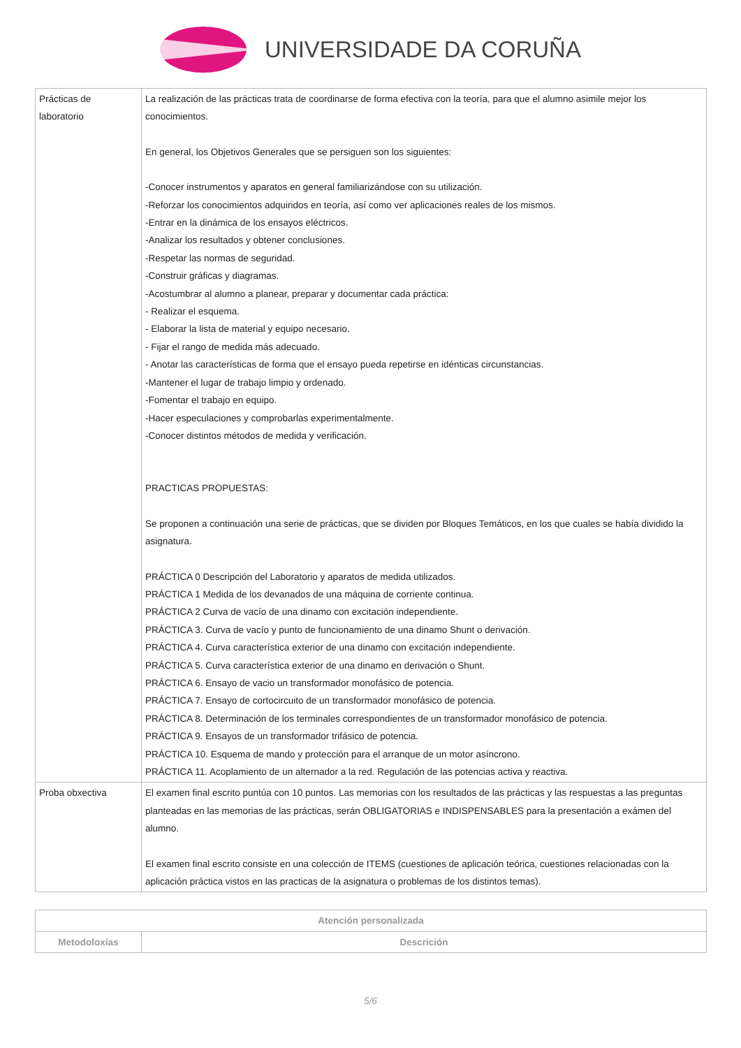UNIVERSIDADE DA CORUÑA
| Prácticas de laboratorio | La realización de las prácticas trata de coordinarse de forma efectiva con la teoría, para que el alumno asimile mejor los conocimientos. En general, los Objetivos Generales que se persiguen son los siguientes: -Conocer instrumentos y aparatos en general familiarizándose con su utilización. -Reforzar los conocimientos adquiridos en teoría, así como ver aplicaciones reales de los mismos. -Entrar en la dinámica de los ensayos eléctricos. -Analizar los resultados y obtener conclusiones. -Respetar las normas de seguridad. -Construir gráficas y diagramas. -Acostumbrar al alumno a planear, preparar y documentar cada práctica: - Realizar el esquema. - Elaborar la lista de material y equipo necesario. - Fijar el rango de medida más adecuado. - Anotar las características de forma que el ensayo pueda repetirse en idénticas circunstancias. -Mantener el lugar de trabajo limpio y ordenado. -Fomentar el trabajo en equipo. -Hacer especulaciones y comprobarlas experimentalmente. -Conocer distintos métodos de medida y verificación. PRACTICAS PROPUESTAS: Se proponen a continuación una serie de prácticas, que se dividen por Bloques Temáticos, en los que cuales se había dividido la asignatura. PRÁCTICA 0 Descripción del Laboratorio y aparatos de medida utilizados. PRÁCTICA 1 Medida de los devanados de una máquina de corriente continua. PRÁCTICA 2 Curva de vacío de una dinamo con excitación independiente. PRÁCTICA 3. Curva de vacío y punto de funcionamiento de una dinamo Shunt o derivación. PRÁCTICA 4. Curva característica exterior de una dinamo con excitación independiente. PRÁCTICA 5. Curva característica exterior de una dinamo en derivación o Shunt. PRÁCTICA 6. Ensayo de vacio un transformador monofásico de potencia. PRÁCTICA 7. Ensayo de cortocircuito de un transformador monofásico de potencia. PRÁCTICA 8. Determinación de los terminales correspondientes de un transformador monofásico de potencia. PRÁCTICA 9. Ensayos de un transformador trifásico de potencia. PRÁCTICA 10. Esquema de mando y protección para el arranque de un motor asíncrono. PRÁCTICA 11. Acoplamiento de un alternador a la red. Regulación de las potencias activa y reactiva. |
| Proba obxectiva | El examen final escrito puntúa con 10 puntos. Las memorias con los resultados de las prácticas y las respuestas a las preguntas planteadas en las memorias de las prácticas, serán OBLIGATORIAS e INDISPENSABLES para la presentación a exámen del alumno. El examen final escrito consiste en una colección de ITEMS (cuestiones de aplicación teórica, cuestiones relacionadas con la aplicación práctica vistos en las practicas de la asignatura o problemas de los distintos temas). |
| Atención personalizada | |
| --- | --- |
| Metodoloxías | Descrición |
5/6